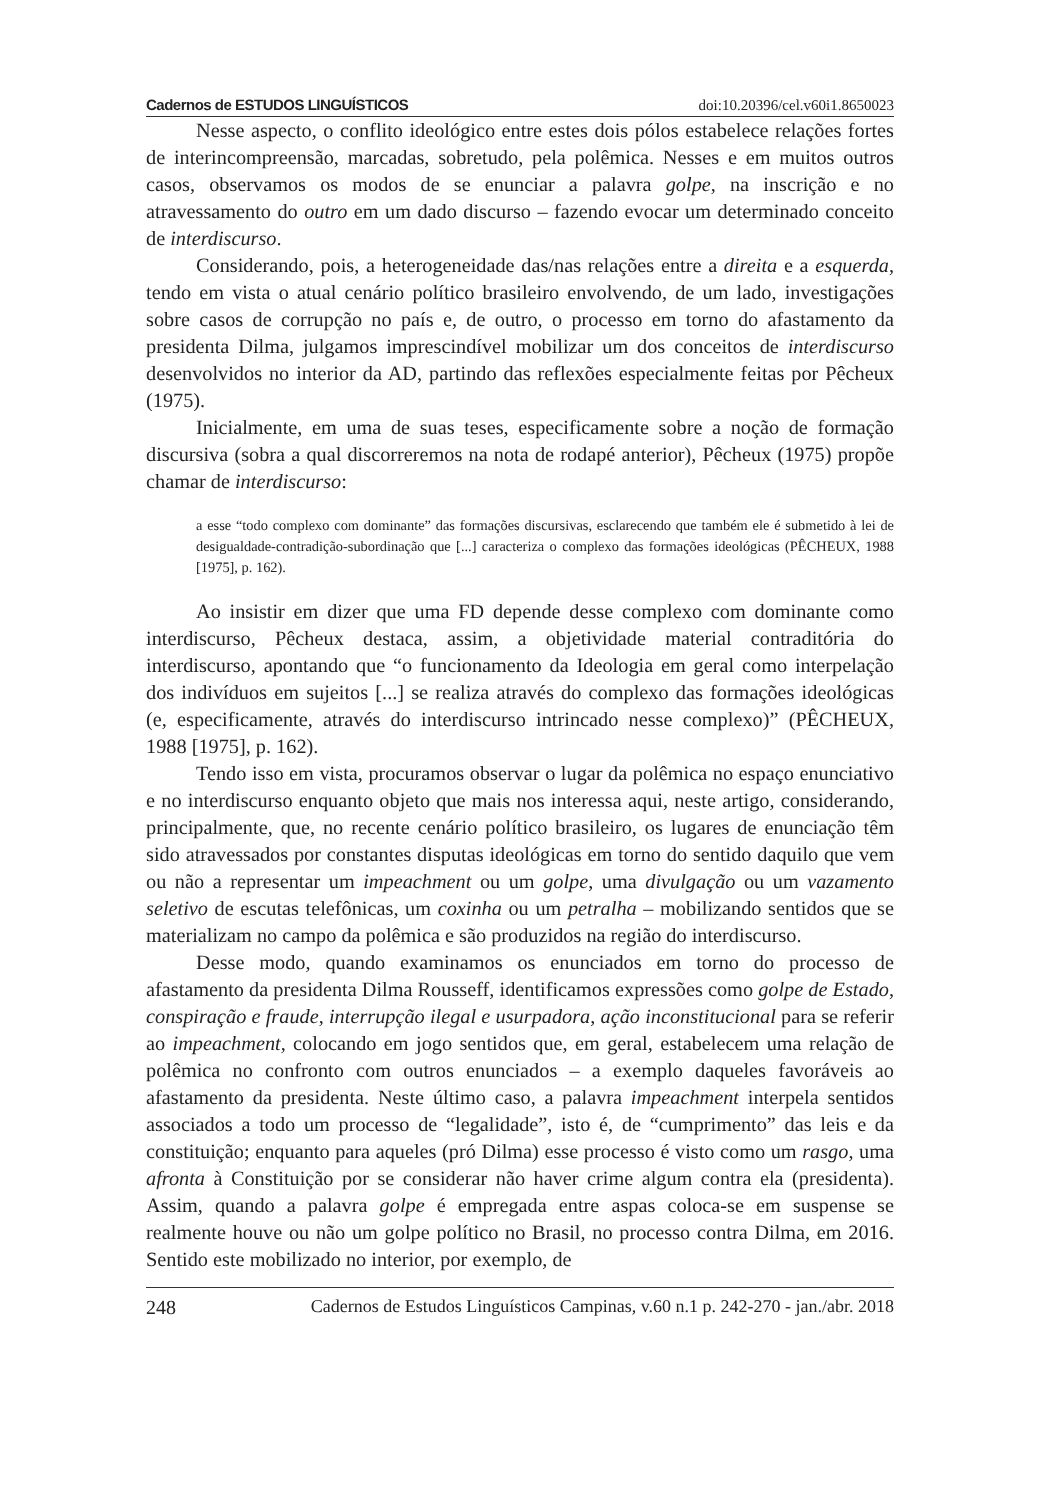Cadernos de ESTUDOS LINGUÍSTICOS doi:10.20396/cel.v60i1.8650023
Nesse aspecto, o conflito ideológico entre estes dois pólos estabelece relações fortes de interincompreensão, marcadas, sobretudo, pela polêmica. Nesses e em muitos outros casos, observamos os modos de se enunciar a palavra golpe, na inscrição e no atravessamento do outro em um dado discurso – fazendo evocar um determinado conceito de interdiscurso.
Considerando, pois, a heterogeneidade das/nas relações entre a direita e a esquerda, tendo em vista o atual cenário político brasileiro envolvendo, de um lado, investigações sobre casos de corrupção no país e, de outro, o processo em torno do afastamento da presidenta Dilma, julgamos imprescindível mobilizar um dos conceitos de interdiscurso desenvolvidos no interior da AD, partindo das reflexões especialmente feitas por Pêcheux (1975).
Inicialmente, em uma de suas teses, especificamente sobre a noção de formação discursiva (sobra a qual discorreremos na nota de rodapé anterior), Pêcheux (1975) propõe chamar de interdiscurso:
a esse “todo complexo com dominante” das formações discursivas, esclarecendo que também ele é submetido à lei de desigualdade-contradição-subordinação que [...] caracteriza o complexo das formações ideológicas (PÊCHEUX, 1988 [1975], p. 162).
Ao insistir em dizer que uma FD depende desse complexo com dominante como interdiscurso, Pêcheux destaca, assim, a objetividade material contraditória do interdiscurso, apontando que “o funcionamento da Ideologia em geral como interpelação dos indivíduos em sujeitos [...] se realiza através do complexo das formações ideológicas (e, especificamente, através do interdiscurso intrincado nesse complexo)” (PÊCHEUX, 1988 [1975], p. 162).
Tendo isso em vista, procuramos observar o lugar da polêmica no espaço enunciativo e no interdiscurso enquanto objeto que mais nos interessa aqui, neste artigo, considerando, principalmente, que, no recente cenário político brasileiro, os lugares de enunciação têm sido atravessados por constantes disputas ideológicas em torno do sentido daquilo que vem ou não a representar um impeachment ou um golpe, uma divulgação ou um vazamento seletivo de escutas telefônicas, um coxinha ou um petralha – mobilizando sentidos que se materializam no campo da polêmica e são produzidos na região do interdiscurso.
Desse modo, quando examinamos os enunciados em torno do processo de afastamento da presidenta Dilma Rousseff, identificamos expressões como golpe de Estado, conspiração e fraude, interrupção ilegal e usurpadora, ação inconstitucional para se referir ao impeachment, colocando em jogo sentidos que, em geral, estabelecem uma relação de polêmica no confronto com outros enunciados – a exemplo daqueles favoráveis ao afastamento da presidenta. Neste último caso, a palavra impeachment interpela sentidos associados a todo um processo de “legalidade”, isto é, de “cumprimento” das leis e da constituição; enquanto para aqueles (pró Dilma) esse processo é visto como um rasgo, uma afronta à Constituição por se considerar não haver crime algum contra ela (presidenta). Assim, quando a palavra golpe é empregada entre aspas coloca-se em suspense se realmente houve ou não um golpe político no Brasil, no processo contra Dilma, em 2016. Sentido este mobilizado no interior, por exemplo, de
248 Cadernos de Estudos Linguísticos Campinas, v.60 n.1 p. 242-270 - jan./abr. 2018